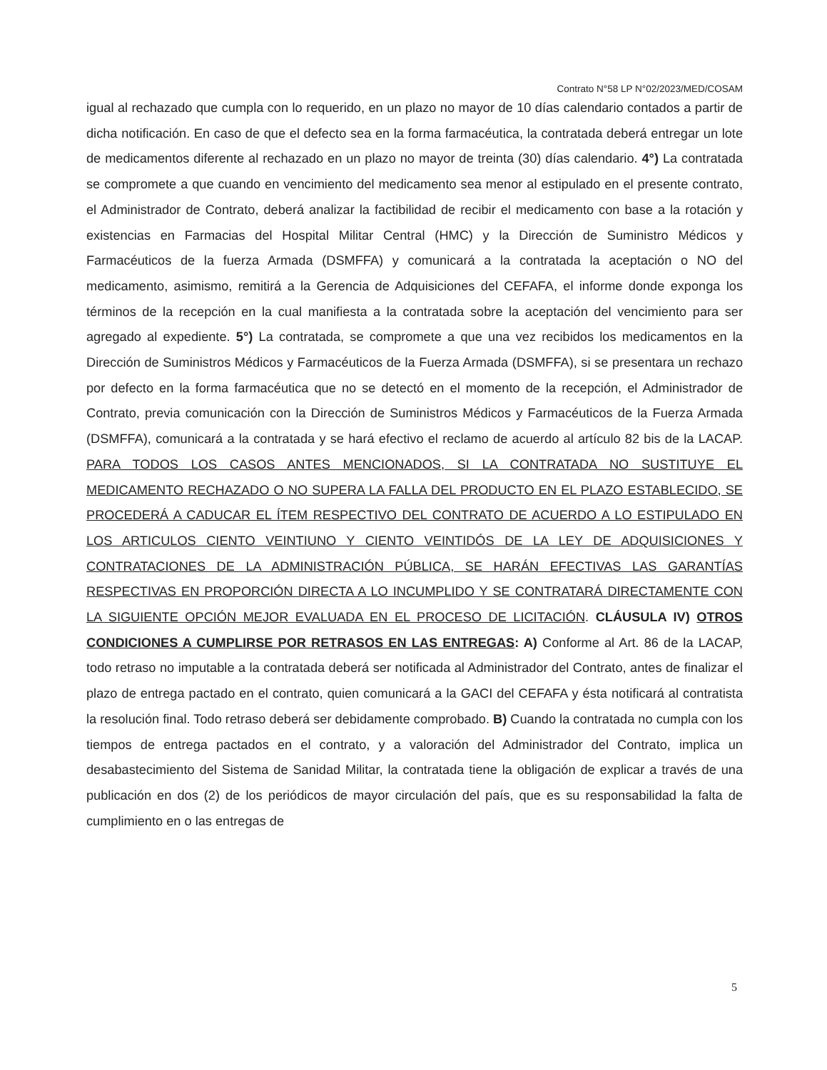Contrato N°58 LP N°02/2023/MED/COSAM
igual al rechazado que cumpla con lo requerido, en un plazo no mayor de 10 días calendario contados a partir de dicha notificación. En caso de que el defecto sea en la forma farmacéutica, la contratada deberá entregar un lote de medicamentos diferente al rechazado en un plazo no mayor de treinta (30) días calendario. 4°) La contratada se compromete a que cuando en vencimiento del medicamento sea menor al estipulado en el presente contrato, el Administrador de Contrato, deberá analizar la factibilidad de recibir el medicamento con base a la rotación y existencias en Farmacias del Hospital Militar Central (HMC) y la Dirección de Suministro Médicos y Farmacéuticos de la fuerza Armada (DSMFFA) y comunicará a la contratada la aceptación o NO del medicamento, asimismo, remitirá a la Gerencia de Adquisiciones del CEFAFA, el informe donde exponga los términos de la recepción en la cual manifiesta a la contratada sobre la aceptación del vencimiento para ser agregado al expediente. 5°) La contratada, se compromete a que una vez recibidos los medicamentos en la Dirección de Suministros Médicos y Farmacéuticos de la Fuerza Armada (DSMFFA), si se presentara un rechazo por defecto en la forma farmacéutica que no se detectó en el momento de la recepción, el Administrador de Contrato, previa comunicación con la Dirección de Suministros Médicos y Farmacéuticos de la Fuerza Armada (DSMFFA), comunicará a la contratada y se hará efectivo el reclamo de acuerdo al artículo 82 bis de la LACAP. PARA TODOS LOS CASOS ANTES MENCIONADOS, SI LA CONTRATADA NO SUSTITUYE EL MEDICAMENTO RECHAZADO O NO SUPERA LA FALLA DEL PRODUCTO EN EL PLAZO ESTABLECIDO, SE PROCEDERÁ A CADUCAR EL ÍTEM RESPECTIVO DEL CONTRATO DE ACUERDO A LO ESTIPULADO EN LOS ARTICULOS CIENTO VEINTIUNO Y CIENTO VEINTIDÓS DE LA LEY DE ADQUISICIONES Y CONTRATACIONES DE LA ADMINISTRACIÓN PÚBLICA, SE HARÁN EFECTIVAS LAS GARANTÍAS RESPECTIVAS EN PROPORCIÓN DIRECTA A LO INCUMPLIDO Y SE CONTRATARÁ DIRECTAMENTE CON LA SIGUIENTE OPCIÓN MEJOR EVALUADA EN EL PROCESO DE LICITACIÓN. CLÁUSULA IV) OTROS CONDICIONES A CUMPLIRSE POR RETRASOS EN LAS ENTREGAS: A) Conforme al Art. 86 de la LACAP, todo retraso no imputable a la contratada deberá ser notificada al Administrador del Contrato, antes de finalizar el plazo de entrega pactado en el contrato, quien comunicará a la GACI del CEFAFA y ésta notificará al contratista la resolución final. Todo retraso deberá ser debidamente comprobado. B) Cuando la contratada no cumpla con los tiempos de entrega pactados en el contrato, y a valoración del Administrador del Contrato, implica un desabastecimiento del Sistema de Sanidad Militar, la contratada tiene la obligación de explicar a través de una publicación en dos (2) de los periódicos de mayor circulación del país, que es su responsabilidad la falta de cumplimiento en o las entregas de
5